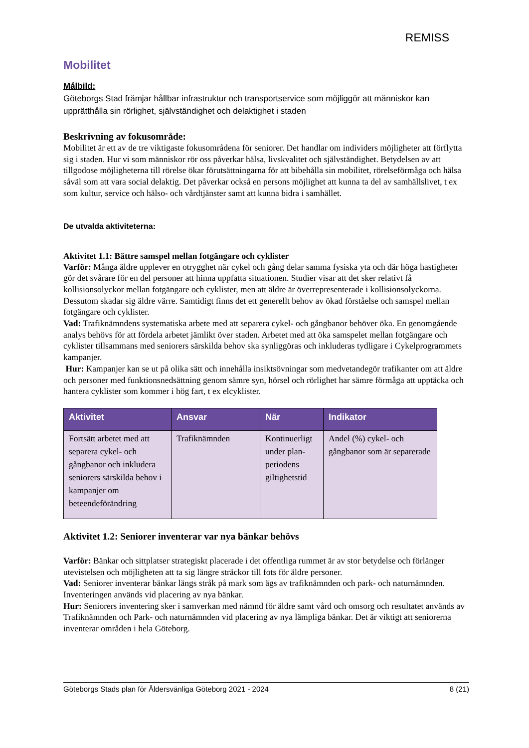REMISS
Mobilitet
Målbild:
Göteborgs Stad främjar hållbar infrastruktur och transportservice som möjliggör att människor kan upprätthålla sin rörlighet, självständighet och delaktighet i staden
Beskrivning av fokusområde:
Mobilitet är ett av de tre viktigaste fokusområdena för seniorer. Det handlar om individers möjligheter att förflytta sig i staden. Hur vi som människor rör oss påverkar hälsa, livskvalitet och självständighet. Betydelsen av att tillgodose möjligheterna till rörelse ökar förutsättningarna för att bibehålla sin mobilitet, rörelseförmåga och hälsa såväl som att vara social delaktig. Det påverkar också en persons möjlighet att kunna ta del av samhällslivet, t ex som kultur, service och hälso- och vårdtjänster samt att kunna bidra i samhället.
De utvalda aktiviteterna:
Aktivitet 1.1: Bättre samspel mellan fotgängare och cyklister
Varför: Många äldre upplever en otrygghet när cykel och gång delar samma fysiska yta och där höga hastigheter gör det svårare för en del personer att hinna uppfatta situationen. Studier visar att det sker relativt få kollisionsolyckor mellan fotgängare och cyklister, men att äldre är överrepresenterade i kollisionsolyckorna. Dessutom skadar sig äldre värre. Samtidigt finns det ett generellt behov av ökad förståelse och samspel mellan fotgängare och cyklister.
Vad: Trafiknämndens systematiska arbete med att separera cykel- och gångbanor behöver öka. En genomgående analys behövs för att fördela arbetet jämlikt över staden. Arbetet med att öka samspelet mellan fotgängare och cyklister tillsammans med seniorers särskilda behov ska synliggöras och inkluderas tydligare i Cykelprogrammets kampanjer.
Hur: Kampanjer kan se ut på olika sätt och innehålla insiktsövningar som medvetandegör trafikanter om att äldre och personer med funktionsnedsättning genom sämre syn, hörsel och rörlighet har sämre förmåga att upptäcka och hantera cyklister som kommer i hög fart, t ex elcyklister.
| Aktivitet | Ansvar | När | Indikator |
| --- | --- | --- | --- |
| Fortsätt arbetet med att separera cykel- och gångbanor och inkludera seniorers särskilda behov i kampanjer om beteendeförändring | Trafiknämnden | Kontinuerligt under plan-periodens giltighetstid | Andel (%) cykel- och gångbanor som är separerade |
Aktivitet 1.2: Seniorer inventerar var nya bänkar behövs
Varför: Bänkar och sittplatser strategiskt placerade i det offentliga rummet är av stor betydelse och förlänger utevistelsen och möjligheten att ta sig längre sträckor till fots för äldre personer.
Vad: Seniorer inventerar bänkar längs stråk på mark som ägs av trafiknämnden och park- och naturnämnden. Inventeringen används vid placering av nya bänkar.
Hur: Seniorers inventering sker i samverkan med nämnd för äldre samt vård och omsorg och resultatet används av Trafiknämnden och Park- och naturnämnden vid placering av nya lämpliga bänkar. Det är viktigt att seniorerna inventerar områden i hela Göteborg.
Göteborgs Stads plan för Åldersvänliga Göteborg 2021 - 2024 8 (21)